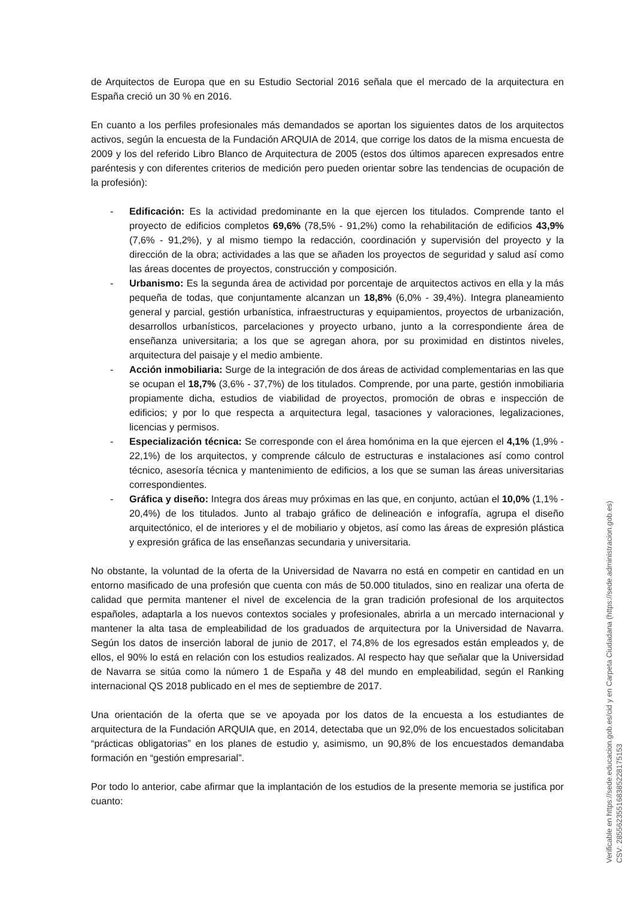de Arquitectos de Europa que en su Estudio Sectorial 2016 señala que el mercado de la arquitectura en España creció un 30 % en 2016.
En cuanto a los perfiles profesionales más demandados se aportan los siguientes datos de los arquitectos activos, según la encuesta de la Fundación ARQUIA de 2014, que corrige los datos de la misma encuesta de 2009 y los del referido Libro Blanco de Arquitectura de 2005 (estos dos últimos aparecen expresados entre paréntesis y con diferentes criterios de medición pero pueden orientar sobre las tendencias de ocupación de la profesión):
- Edificación: Es la actividad predominante en la que ejercen los titulados. Comprende tanto el proyecto de edificios completos 69,6% (78,5% - 91,2%) como la rehabilitación de edificios 43,9% (7,6% - 91,2%), y al mismo tiempo la redacción, coordinación y supervisión del proyecto y la dirección de la obra; actividades a las que se añaden los proyectos de seguridad y salud así como las áreas docentes de proyectos, construcción y composición.
- Urbanismo: Es la segunda área de actividad por porcentaje de arquitectos activos en ella y la más pequeña de todas, que conjuntamente alcanzan un 18,8% (6,0% - 39,4%). Integra planeamiento general y parcial, gestión urbanística, infraestructuras y equipamientos, proyectos de urbanización, desarrollos urbanísticos, parcelaciones y proyecto urbano, junto a la correspondiente área de enseñanza universitaria; a los que se agregan ahora, por su proximidad en distintos niveles, arquitectura del paisaje y el medio ambiente.
- Acción inmobiliaria: Surge de la integración de dos áreas de actividad complementarias en las que se ocupan el 18,7% (3,6% - 37,7%) de los titulados. Comprende, por una parte, gestión inmobiliaria propiamente dicha, estudios de viabilidad de proyectos, promoción de obras e inspección de edificios; y por lo que respecta a arquitectura legal, tasaciones y valoraciones, legalizaciones, licencias y permisos.
- Especialización técnica: Se corresponde con el área homónima en la que ejercen el 4,1% (1,9% - 22,1%) de los arquitectos, y comprende cálculo de estructuras e instalaciones así como control técnico, asesoría técnica y mantenimiento de edificios, a los que se suman las áreas universitarias correspondientes.
- Gráfica y diseño: Integra dos áreas muy próximas en las que, en conjunto, actúan el 10,0% (1,1% - 20,4%) de los titulados. Junto al trabajo gráfico de delineación e infografía, agrupa el diseño arquitectónico, el de interiores y el de mobiliario y objetos, así como las áreas de expresión plástica y expresión gráfica de las enseñanzas secundaria y universitaria.
No obstante, la voluntad de la oferta de la Universidad de Navarra no está en competir en cantidad en un entorno masificado de una profesión que cuenta con más de 50.000 titulados, sino en realizar una oferta de calidad que permita mantener el nivel de excelencia de la gran tradición profesional de los arquitectos españoles, adaptarla a los nuevos contextos sociales y profesionales, abrirla a un mercado internacional y mantener la alta tasa de empleabilidad de los graduados de arquitectura por la Universidad de Navarra. Según los datos de inserción laboral de junio de 2017, el 74,8% de los egresados están empleados y, de ellos, el 90% lo está en relación con los estudios realizados. Al respecto hay que señalar que la Universidad de Navarra se sitúa como la número 1 de España y 48 del mundo en empleabilidad, según el Ranking internacional QS 2018 publicado en el mes de septiembre de 2017.
Una orientación de la oferta que se ve apoyada por los datos de la encuesta a los estudiantes de arquitectura de la Fundación ARQUIA que, en 2014, detectaba que un 92,0% de los encuestados solicitaban “prácticas obligatorias” en los planes de estudio y, asimismo, un 90,8% de los encuestados demandaba formación en “gestión empresarial”.
Por todo lo anterior, cabe afirmar que la implantación de los estudios de la presente memoria se justifica por cuanto:
Verificable en https://sede.educacion.gob.es/cid y en Carpeta Ciudadana (https://sede.administracion.gob.es)
CSV: 285562355168385228175153